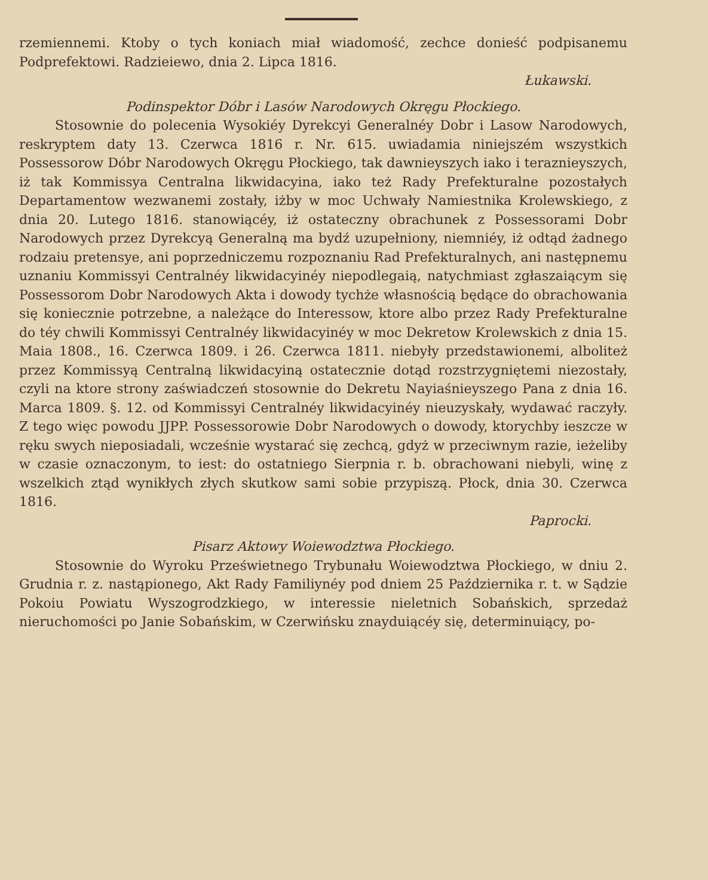rzemiennemi. Ktoby o tych koniach miał wiadomość, zechce donieść podpisanemu Podprefektowi. Radzieiewo, dnia 2. Lipca 1816.
Łukawski.
Podinspektor Dóbr i Lasów Narodowych Okręgu Płockiego.
Stosownie do polecenia Wysokiéy Dyrekcyi Generalnéy Dobr i Lasow Narodowych, reskryptem daty 13. Czerwca 1816 r. Nr. 615. uwiadamia niniejszém wszystkich Possessorow Dóbr Narodowych Okręgu Płockiego, tak dawnieyszych iako i teraznieyszych, iż tak Kommissya Centralna likwidacyina, iako też Rady Prefekturalne pozostałych Departamentow wezwanemi zostały, iżby w moc Uchwały Namiestnika Krolewskiego, z dnia 20. Lutego 1816. stanowiącéy, iż ostateczny obrachunek z Possessorami Dobr Narodowych przez Dyrekcyą Generalną ma bydź uzupełniony, niemniéy, iż odtąd żadnego rodzaiu pretensye, ani poprzedniczemu rozpoznaniu Rad Prefekturalnych, ani następnemu uznaniu Kommissyi Centralnéy likwidacyinéy niepodlegaią, natychmiast zgłaszaiącym się Possessorom Dobr Narodowych Akta i dowody tychże własnością będące do obrachowania się koniecznie potrzebne, a należące do Interessow, ktore albo przez Rady Prefekturalne do téy chwili Kommissyi Centralnéy likwidacyinéy w moc Dekretow Krolewskich z dnia 15. Maia 1808., 16. Czerwca 1809. i 26. Czerwca 1811. niebyły przedstawionemi, alboliteż przez Kommissyą Centralną likwidacyiną ostatecznie dotąd rozstrzygniętemi niezostały, czyli na ktore strony zaświadczeń stosownie do Dekretu Nayiaśnieyszego Pana z dnia 16. Marca 1809. §. 12. od Kommissyi Centralnéy likwidacyinéy nieuzyskały, wydawać raczyły. Z tego więc powodu JJPP. Possessorowie Dobr Narodowych o dowody, ktorychby ieszcze w ręku swych nieposiadali, wcześnie wystarać się zechcą, gdyż w przeciwnym razie, ieżeliby w czasie oznaczonym, to iest: do ostatniego Sierpnia r. b. obrachowani niebyli, winę z wszelkich ztąd wynikłych złych skutkow sami sobie przypiszą. Płock, dnia 30. Czerwca 1816.
Paprocki.
Pisarz Aktowy Woiewodztwa Płockiego.
Stosownie do Wyroku Prześwietnego Trybunału Woiewodztwa Płockiego, w dniu 2. Grudnia r. z. nastąpionego, Akt Rady Familiynéy pod dniem 25 Października r. t. w Sądzie Pokoiu Powiatu Wyszogrodzkiego, w interessie nieletnich Sobańskich, sprzedaż nieruchomości po Janie Sobańskim, w Czerwińsku znayduiącéy się, determinuiący, po-